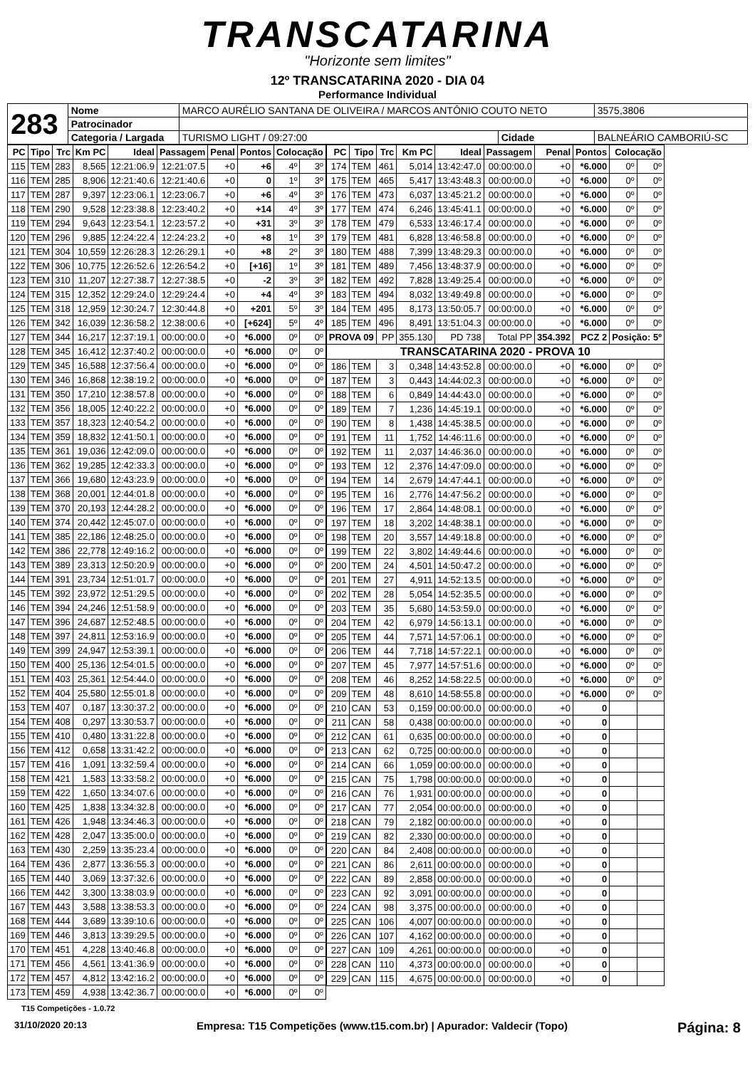TRANSCATARINA
"Horizonte sem limites"
12º TRANSCATARINA 2020 - DIA 04
Performance Individual
| 283 | Nome | MARCO AURÉLIO SANTANA DE OLIVEIRA / MARCOS ANTÔNIO COUTO NETO | | | 3575,3806 |
| | Patrocinador | | | | |
| | Categoria / Largada | TURISMO LIGHT / 09:27:00 | Cidade | BALNEÁRIO CAMBORIÚ-SC | |
| PC | Tipo | Trc | Km PC | Ideal | Passagem | Penal | Pontos | Colocação | |
| --- | --- | --- | --- | --- | --- | --- | --- | --- | --- |
| 115 | TEM | 283 | 8,565 | 12:21:06.9 | 12:21:07.5 | +0 | +6 | 4º | 3º |
| 116 | TEM | 285 | 8,906 | 12:21:40.6 | 12:21:40.6 | +0 | 0 | 1º | 3º |
| 117 | TEM | 287 | 9,397 | 12:23:06.1 | 12:23:06.7 | +0 | +6 | 4º | 3º |
| 118 | TEM | 290 | 9,528 | 12:23:38.8 | 12:23:40.2 | +0 | +14 | 4º | 3º |
| 119 | TEM | 294 | 9,643 | 12:23:54.1 | 12:23:57.2 | +0 | +31 | 3º | 3º |
| 120 | TEM | 296 | 9,885 | 12:24:22.4 | 12:24:23.2 | +0 | +8 | 1º | 3º |
| 121 | TEM | 304 | 10,559 | 12:26:28.3 | 12:26:29.1 | +0 | +8 | 2º | 3º |
| 122 | TEM | 306 | 10,775 | 12:26:52.6 | 12:26:54.2 | +0 | [+16] | 1º | 3º |
| 123 | TEM | 310 | 11,207 | 12:27:38.7 | 12:27:38.5 | +0 | -2 | 3º | 3º |
| 124 | TEM | 315 | 12,352 | 12:29:24.0 | 12:29:24.4 | +0 | +4 | 4º | 3º |
| 125 | TEM | 318 | 12,959 | 12:30:24.7 | 12:30:44.8 | +0 | +201 | 5º | 3º |
| 126 | TEM | 342 | 16,039 | 12:36:58.2 | 12:38:00.6 | +0 | [+624] | 5º | 4º |
| 127 | TEM | 344 | 16,217 | 12:37:19.1 | 00:00:00.0 | +0 | *6.000 | 0º | 0º |
| 128 | TEM | 345 | 16,412 | 12:37:40.2 | 00:00:00.0 | +0 | *6.000 | 0º | 0º |
| 129 | TEM | 345 | 16,588 | 12:37:56.4 | 00:00:00.0 | +0 | *6.000 | 0º | 0º |
| 130 | TEM | 346 | 16,868 | 12:38:19.2 | 00:00:00.0 | +0 | *6.000 | 0º | 0º |
| 131 | TEM | 350 | 17,210 | 12:38:57.8 | 00:00:00.0 | +0 | *6.000 | 0º | 0º |
| 132 | TEM | 356 | 18,005 | 12:40:22.2 | 00:00:00.0 | +0 | *6.000 | 0º | 0º |
| 133 | TEM | 357 | 18,323 | 12:40:54.2 | 00:00:00.0 | +0 | *6.000 | 0º | 0º |
| 134 | TEM | 359 | 18,832 | 12:41:50.1 | 00:00:00.0 | +0 | *6.000 | 0º | 0º |
| 135 | TEM | 361 | 19,036 | 12:42:09.0 | 00:00:00.0 | +0 | *6.000 | 0º | 0º |
| 136 | TEM | 362 | 19,285 | 12:42:33.3 | 00:00:00.0 | +0 | *6.000 | 0º | 0º |
| 137 | TEM | 366 | 19,680 | 12:43:23.9 | 00:00:00.0 | +0 | *6.000 | 0º | 0º |
| 138 | TEM | 368 | 20,001 | 12:44:01.8 | 00:00:00.0 | +0 | *6.000 | 0º | 0º |
| 139 | TEM | 370 | 20,193 | 12:44:28.2 | 00:00:00.0 | +0 | *6.000 | 0º | 0º |
| 140 | TEM | 374 | 20,442 | 12:45:07.0 | 00:00:00.0 | +0 | *6.000 | 0º | 0º |
| 141 | TEM | 385 | 22,186 | 12:48:25.0 | 00:00:00.0 | +0 | *6.000 | 0º | 0º |
| 142 | TEM | 386 | 22,778 | 12:49:16.2 | 00:00:00.0 | +0 | *6.000 | 0º | 0º |
| 143 | TEM | 389 | 23,313 | 12:50:20.9 | 00:00:00.0 | +0 | *6.000 | 0º | 0º |
| 144 | TEM | 391 | 23,734 | 12:51:01.7 | 00:00:00.0 | +0 | *6.000 | 0º | 0º |
| 145 | TEM | 392 | 23,972 | 12:51:29.5 | 00:00:00.0 | +0 | *6.000 | 0º | 0º |
| 146 | TEM | 394 | 24,246 | 12:51:58.9 | 00:00:00.0 | +0 | *6.000 | 0º | 0º |
| 147 | TEM | 396 | 24,687 | 12:52:48.5 | 00:00:00.0 | +0 | *6.000 | 0º | 0º |
| 148 | TEM | 397 | 24,811 | 12:53:16.9 | 00:00:00.0 | +0 | *6.000 | 0º | 0º |
| 149 | TEM | 399 | 24,947 | 12:53:39.1 | 00:00:00.0 | +0 | *6.000 | 0º | 0º |
| 150 | TEM | 400 | 25,136 | 12:54:01.5 | 00:00:00.0 | +0 | *6.000 | 0º | 0º |
| 151 | TEM | 403 | 25,361 | 12:54:44.0 | 00:00:00.0 | +0 | *6.000 | 0º | 0º |
| 152 | TEM | 404 | 25,580 | 12:55:01.8 | 00:00:00.0 | +0 | *6.000 | 0º | 0º |
| 153 | TEM | 407 | 0,187 | 13:30:37.2 | 00:00:00.0 | +0 | *6.000 | 0º | 0º |
| 154 | TEM | 408 | 0,297 | 13:30:53.7 | 00:00:00.0 | +0 | *6.000 | 0º | 0º |
| 155 | TEM | 410 | 0,480 | 13:31:22.8 | 00:00:00.0 | +0 | *6.000 | 0º | 0º |
| 156 | TEM | 412 | 0,658 | 13:31:42.2 | 00:00:00.0 | +0 | *6.000 | 0º | 0º |
| 157 | TEM | 416 | 1,091 | 13:32:59.4 | 00:00:00.0 | +0 | *6.000 | 0º | 0º |
| 158 | TEM | 421 | 1,583 | 13:33:58.2 | 00:00:00.0 | +0 | *6.000 | 0º | 0º |
| 159 | TEM | 422 | 1,650 | 13:34:07.6 | 00:00:00.0 | +0 | *6.000 | 0º | 0º |
| 160 | TEM | 425 | 1,838 | 13:34:32.8 | 00:00:00.0 | +0 | *6.000 | 0º | 0º |
| 161 | TEM | 426 | 1,948 | 13:34:46.3 | 00:00:00.0 | +0 | *6.000 | 0º | 0º |
| 162 | TEM | 428 | 2,047 | 13:35:00.0 | 00:00:00.0 | +0 | *6.000 | 0º | 0º |
| 163 | TEM | 430 | 2,259 | 13:35:23.4 | 00:00:00.0 | +0 | *6.000 | 0º | 0º |
| 164 | TEM | 436 | 2,877 | 13:36:55.3 | 00:00:00.0 | +0 | *6.000 | 0º | 0º |
| 165 | TEM | 440 | 3,069 | 13:37:32.6 | 00:00:00.0 | +0 | *6.000 | 0º | 0º |
| 166 | TEM | 442 | 3,300 | 13:38:03.9 | 00:00:00.0 | +0 | *6.000 | 0º | 0º |
| 167 | TEM | 443 | 3,588 | 13:38:53.3 | 00:00:00.0 | +0 | *6.000 | 0º | 0º |
| 168 | TEM | 444 | 3,689 | 13:39:10.6 | 00:00:00.0 | +0 | *6.000 | 0º | 0º |
| 169 | TEM | 446 | 3,813 | 13:39:29.5 | 00:00:00.0 | +0 | *6.000 | 0º | 0º |
| 170 | TEM | 451 | 4,228 | 13:40:46.8 | 00:00:00.0 | +0 | *6.000 | 0º | 0º |
| 171 | TEM | 456 | 4,561 | 13:41:36.9 | 00:00:00.0 | +0 | *6.000 | 0º | 0º |
| 172 | TEM | 457 | 4,812 | 13:42:16.2 | 00:00:00.0 | +0 | *6.000 | 0º | 0º |
| 173 | TEM | 459 | 4,938 | 13:42:36.7 | 00:00:00.0 | +0 | *6.000 | 0º | 0º |
| PC | Tipo | Trc | Km PC | Ideal | Passagem | Penal | Pontos | Colocação | |
| --- | --- | --- | --- | --- | --- | --- | --- | --- | --- |
| 174 | TEM | 461 | 5,014 | 13:42:47.0 | 00:00:00.0 | +0 | *6.000 | 0º | 0º |
| 175 | TEM | 465 | 5,417 | 13:43:48.3 | 00:00:00.0 | +0 | *6.000 | 0º | 0º |
| 176 | TEM | 473 | 6,037 | 13:45:21.2 | 00:00:00.0 | +0 | *6.000 | 0º | 0º |
| 177 | TEM | 474 | 6,246 | 13:45:41.1 | 00:00:00.0 | +0 | *6.000 | 0º | 0º |
| 178 | TEM | 479 | 6,533 | 13:46:17.4 | 00:00:00.0 | +0 | *6.000 | 0º | 0º |
| 179 | TEM | 481 | 6,828 | 13:46:58.8 | 00:00:00.0 | +0 | *6.000 | 0º | 0º |
| 180 | TEM | 488 | 7,399 | 13:48:29.3 | 00:00:00.0 | +0 | *6.000 | 0º | 0º |
| 181 | TEM | 489 | 7,456 | 13:48:37.9 | 00:00:00.0 | +0 | *6.000 | 0º | 0º |
| 182 | TEM | 492 | 7,828 | 13:49:25.4 | 00:00:00.0 | +0 | *6.000 | 0º | 0º |
| 183 | TEM | 494 | 8,032 | 13:49:49.8 | 00:00:00.0 | +0 | *6.000 | 0º | 0º |
| 184 | TEM | 495 | 8,173 | 13:50:05.7 | 00:00:00.0 | +0 | *6.000 | 0º | 0º |
| 185 | TEM | 496 | 8,491 | 13:51:04.3 | 00:00:00.0 | +0 | *6.000 | 0º | 0º |
| PROVA 09 | | PP | 355.130 | PD 738 | Total PP | 354.392 | PCZ 2 | Posição: 5º | |
| TRANSCATARINA 2020 - PROVA 10 | | | | | | | | | |
| 186 | TEM | 3 | 0,348 | 14:43:52.8 | 00:00:00.0 | +0 | *6.000 | 0º | 0º |
| 187 | TEM | 3 | 0,443 | 14:44:02.3 | 00:00:00.0 | +0 | *6.000 | 0º | 0º |
| 188 | TEM | 6 | 0,849 | 14:44:43.0 | 00:00:00.0 | +0 | *6.000 | 0º | 0º |
| 189 | TEM | 7 | 1,236 | 14:45:19.1 | 00:00:00.0 | +0 | *6.000 | 0º | 0º |
| 190 | TEM | 8 | 1,438 | 14:45:38.5 | 00:00:00.0 | +0 | *6.000 | 0º | 0º |
| 191 | TEM | 11 | 1,752 | 14:46:11.6 | 00:00:00.0 | +0 | *6.000 | 0º | 0º |
| 192 | TEM | 11 | 2,037 | 14:46:36.0 | 00:00:00.0 | +0 | *6.000 | 0º | 0º |
| 193 | TEM | 12 | 2,376 | 14:47:09.0 | 00:00:00.0 | +0 | *6.000 | 0º | 0º |
| 194 | TEM | 14 | 2,679 | 14:47:44.1 | 00:00:00.0 | +0 | *6.000 | 0º | 0º |
| 195 | TEM | 16 | 2,776 | 14:47:56.2 | 00:00:00.0 | +0 | *6.000 | 0º | 0º |
| 196 | TEM | 17 | 2,864 | 14:48:08.1 | 00:00:00.0 | +0 | *6.000 | 0º | 0º |
| 197 | TEM | 18 | 3,202 | 14:48:38.1 | 00:00:00.0 | +0 | *6.000 | 0º | 0º |
| 198 | TEM | 20 | 3,557 | 14:49:18.8 | 00:00:00.0 | +0 | *6.000 | 0º | 0º |
| 199 | TEM | 22 | 3,802 | 14:49:44.6 | 00:00:00.0 | +0 | *6.000 | 0º | 0º |
| 200 | TEM | 24 | 4,501 | 14:50:47.2 | 00:00:00.0 | +0 | *6.000 | 0º | 0º |
| 201 | TEM | 27 | 4,911 | 14:52:13.5 | 00:00:00.0 | +0 | *6.000 | 0º | 0º |
| 202 | TEM | 28 | 5,054 | 14:52:35.5 | 00:00:00.0 | +0 | *6.000 | 0º | 0º |
| 203 | TEM | 35 | 5,680 | 14:53:59.0 | 00:00:00.0 | +0 | *6.000 | 0º | 0º |
| 204 | TEM | 42 | 6,979 | 14:56:13.1 | 00:00:00.0 | +0 | *6.000 | 0º | 0º |
| 205 | TEM | 44 | 7,571 | 14:57:06.1 | 00:00:00.0 | +0 | *6.000 | 0º | 0º |
| 206 | TEM | 44 | 7,718 | 14:57:22.1 | 00:00:00.0 | +0 | *6.000 | 0º | 0º |
| 207 | TEM | 45 | 7,977 | 14:57:51.6 | 00:00:00.0 | +0 | *6.000 | 0º | 0º |
| 208 | TEM | 46 | 8,252 | 14:58:22.5 | 00:00:00.0 | +0 | *6.000 | 0º | 0º |
| 209 | TEM | 48 | 8,610 | 14:58:55.8 | 00:00:00.0 | +0 | *6.000 | 0º | 0º |
| 210 | CAN | 53 | 0,159 | 00:00:00.0 | 00:00:00.0 | +0 | 0 | | |
| 211 | CAN | 58 | 0,438 | 00:00:00.0 | 00:00:00.0 | +0 | 0 | | |
| 212 | CAN | 61 | 0,635 | 00:00:00.0 | 00:00:00.0 | +0 | 0 | | |
| 213 | CAN | 62 | 0,725 | 00:00:00.0 | 00:00:00.0 | +0 | 0 | | |
| 214 | CAN | 66 | 1,059 | 00:00:00.0 | 00:00:00.0 | +0 | 0 | | |
| 215 | CAN | 75 | 1,798 | 00:00:00.0 | 00:00:00.0 | +0 | 0 | | |
| 216 | CAN | 76 | 1,931 | 00:00:00.0 | 00:00:00.0 | +0 | 0 | | |
| 217 | CAN | 77 | 2,054 | 00:00:00.0 | 00:00:00.0 | +0 | 0 | | |
| 218 | CAN | 79 | 2,182 | 00:00:00.0 | 00:00:00.0 | +0 | 0 | | |
| 219 | CAN | 82 | 2,330 | 00:00:00.0 | 00:00:00.0 | +0 | 0 | | |
| 220 | CAN | 84 | 2,408 | 00:00:00.0 | 00:00:00.0 | +0 | 0 | | |
| 221 | CAN | 86 | 2,611 | 00:00:00.0 | 00:00:00.0 | +0 | 0 | | |
| 222 | CAN | 89 | 2,858 | 00:00:00.0 | 00:00:00.0 | +0 | 0 | | |
| 223 | CAN | 92 | 3,091 | 00:00:00.0 | 00:00:00.0 | +0 | 0 | | |
| 224 | CAN | 98 | 3,375 | 00:00:00.0 | 00:00:00.0 | +0 | 0 | | |
| 225 | CAN | 106 | 4,007 | 00:00:00.0 | 00:00:00.0 | +0 | 0 | | |
| 226 | CAN | 107 | 4,162 | 00:00:00.0 | 00:00:00.0 | +0 | 0 | | |
| 227 | CAN | 109 | 4,261 | 00:00:00.0 | 00:00:00.0 | +0 | 0 | | |
| 228 | CAN | 110 | 4,373 | 00:00:00.0 | 00:00:00.0 | +0 | 0 | | |
| 229 | CAN | 115 | 4,675 | 00:00:00.0 | 00:00:00.0 | +0 | 0 | | |
T15 Competições - 1.0.72
31/10/2020 20:13 Empresa: T15 Competições (www.t15.com.br) | Apurador: Valdecir (Topo) Página: 8